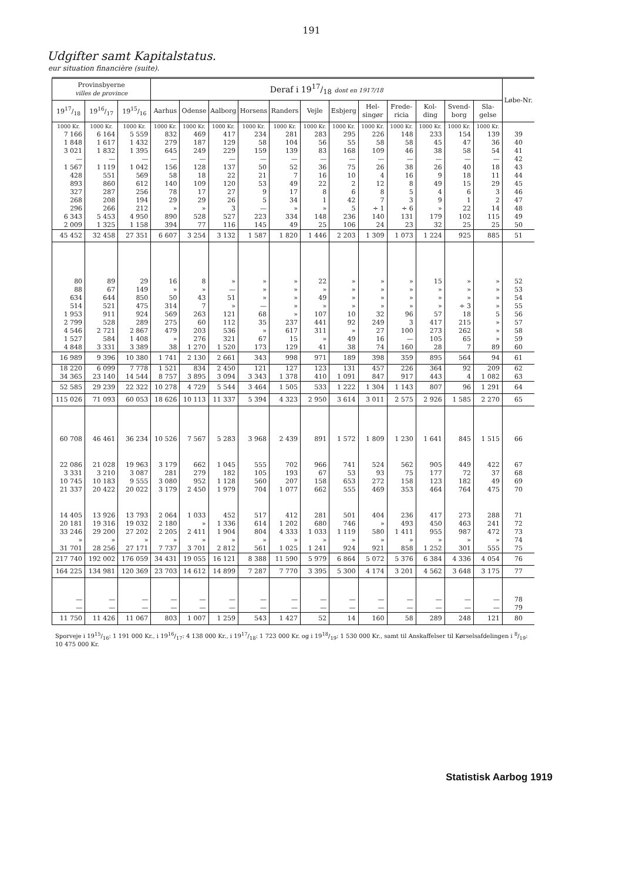191
Udgifter samt Kapitalstatus.
eur situation financière (suite).
| Provinsbyerne villes de province | | | Deraf i 1917/18 dont en 1917/18 | | | | | | | | | | | | Løbe-Nr. |
| --- | --- | --- | --- | --- | --- | --- | --- | --- | --- | --- | --- | --- | --- | --- | --- |
| 1917/18 | 1916/17 | 1915/16 | Aarhus | Odense | Aalborg | Horsens | Randers | Vejle | Esbjerg | Hel- singør | Frede- ricia | Kol- ding | Svend- borg | Sla- gelse | |
| 1000 Kr. | 1000 Kr. | 1000 Kr. | 1000 Kr. | 1000 Kr. | 1000 Kr. | 1000 Kr. | 1000 Kr. | 1000 Kr. | 1000 Kr. | 1000 Kr. | 1000 Kr. | 1000 Kr. | 1000 Kr. | 1000 Kr. | |
| 7 166 | 6 164 | 5 559 | 832 | 469 | 417 | 234 | 281 | 283 | 295 | 226 | 148 | 233 | 154 | 139 | 39 |
| 1 848 | 1 617 | 1 432 | 279 | 187 | 129 | 58 | 104 | 56 | 55 | 58 | 58 | 45 | 47 | 36 | 40 |
| 3 021 | 1 832 | 1 395 | 645 | 249 | 229 | 159 | 139 | 83 | 168 | 109 | 46 | 38 | 58 | 54 | 41 |
| — | — | — | — | — | — | — | — | — | — | — | — | — | — | — | 42 |
| 1 567 | 1 119 | 1 042 | 156 | 128 | 137 | 50 | 52 | 36 | 75 | 26 | 38 | 26 | 40 | 18 | 43 |
| 428 | 551 | 569 | 58 | 18 | 22 | 21 | 7 | 16 | 10 | 4 | 16 | 9 | 18 | 11 | 44 |
| 893 | 860 | 612 | 140 | 109 | 120 | 53 | 49 | 22 | 2 | 12 | 8 | 49 | 15 | 29 | 45 |
| 327 | 287 | 256 | 78 | 17 | 27 | 9 | 17 | 8 | 6 | 8 | 5 | 4 | 6 | 3 | 46 |
| 268 | 208 | 194 | 29 | 29 | 26 | 5 | 34 | 1 | 42 | 7 | 3 | 9 | 1 | 2 | 47 |
| 296 | 266 | 212 | » | » | 3 | — | » | » | 5 | ÷ 1 | ÷ 6 | » | 22 | 14 | 48 |
| 6 343 | 5 453 | 4 950 | 890 | 528 | 527 | 223 | 334 | 148 | 236 | 140 | 131 | 179 | 102 | 115 | 49 |
| 2 009 | 1 325 | 1 158 | 394 | 77 | 116 | 145 | 49 | 25 | 106 | 24 | 23 | 32 | 25 | 25 | 50 |
| 45 452 | 32 458 | 27 351 | 6 607 | 3 254 | 3 132 | 1 587 | 1 820 | 1 446 | 2 203 | 1 309 | 1 073 | 1 224 | 925 | 885 | 51 |
| 80 | 89 | 29 | 16 | 8 | » | » | » | 22 | » | » | » | 15 | » | » | 52 |
| 88 | 67 | 149 | » | » | — | » | » | » | » | » | » | » | » | » | 53 |
| 634 | 644 | 850 | 50 | 43 | 51 | » | » | 49 | » | » | » | » | » | » | 54 |
| 514 | 521 | 475 | 314 | 7 | » | — | » | » | » | » | » | » | ÷ 3 | » | 55 |
| 1 953 | 911 | 924 | 569 | 263 | 121 | 68 | » | 107 | 10 | 32 | 96 | 57 | 18 | 5 | 56 |
| 2 799 | 528 | 289 | 275 | 60 | 112 | 35 | 237 | 441 | 92 | 249 | 3 | 417 | 215 | » | 57 |
| 4 546 | 2 721 | 2 867 | 479 | 203 | 536 | » | 617 | 311 | » | 27 | 100 | 273 | 262 | » | 58 |
| 1 527 | 584 | 1 408 | » | 276 | 321 | 67 | 15 | » | 49 | 16 | — | 105 | 65 | » | 59 |
| 4 848 | 3 331 | 3 389 | 38 | 1 270 | 1 520 | 173 | 129 | 41 | 38 | 74 | 160 | 28 | 7 | 89 | 60 |
| 16 989 | 9 396 | 10 380 | 1 741 | 2 130 | 2 661 | 343 | 998 | 971 | 189 | 398 | 359 | 895 | 564 | 94 | 61 |
| 18 220 | 6 099 | 7 778 | 1 521 | 834 | 2 450 | 121 | 127 | 123 | 131 | 457 | 226 | 364 | 92 | 209 | 62 |
| 34 365 | 23 140 | 14 544 | 8 757 | 3 895 | 3 094 | 3 343 | 1 378 | 410 | 1 091 | 847 | 917 | 443 | 4 | 1 082 | 63 |
| 52 585 | 29 239 | 22 322 | 10 278 | 4 729 | 5 544 | 3 464 | 1 505 | 533 | 1 222 | 1 304 | 1 143 | 807 | 96 | 1 291 | 64 |
| 115 026 | 71 093 | 60 053 | 18 626 | 10 113 | 11 337 | 5 394 | 4 323 | 2 950 | 3 614 | 3 011 | 2 575 | 2 926 | 1 585 | 2 270 | 65 |
| 60 708 | 46 461 | 36 234 | 10 526 | 7 567 | 5 283 | 3 968 | 2 439 | 891 | 1 572 | 1 809 | 1 230 | 1 641 | 845 | 1 515 | 66 |
| 22 086 | 21 028 | 19 963 | 3 179 | 662 | 1 045 | 555 | 702 | 966 | 741 | 524 | 562 | 905 | 449 | 422 | 67 |
| 3 331 | 3 210 | 3 087 | 281 | 279 | 182 | 105 | 193 | 67 | 53 | 93 | 75 | 177 | 72 | 37 | 68 |
| 10 745 | 10 183 | 9 555 | 3 080 | 952 | 1 128 | 560 | 207 | 158 | 653 | 272 | 158 | 123 | 182 | 49 | 69 |
| 21 337 | 20 422 | 20 022 | 3 179 | 2 450 | 1 979 | 704 | 1 077 | 662 | 555 | 469 | 353 | 464 | 764 | 475 | 70 |
| 14 405 | 13 926 | 13 793 | 2 064 | 1 033 | 452 | 517 | 412 | 281 | 501 | 404 | 236 | 417 | 273 | 288 | 71 |
| 20 181 | 19 316 | 19 032 | 2 180 | » | 1 336 | 614 | 1 202 | 680 | 746 | » | 493 | 450 | 463 | 241 | 72 |
| 33 246 | 29 200 | 27 202 | 2 205 | 2 411 | 1 904 | 804 | 4 333 | 1 033 | 1 119 | 580 | 1 411 | 955 | 987 | 472 | 73 |
| » | » | » | » | » | » | » | » | » | » | » | » | » | » | » | 74 |
| 31 701 | 28 256 | 27 171 | 7 737 | 3 701 | 2 812 | 561 | 1 025 | 1 241 | 924 | 921 | 858 | 1 252 | 301 | 555 | 75 |
| 217 740 | 192 002 | 176 059 | 34 431 | 19 055 | 16 121 | 8 388 | 11 590 | 5 979 | 6 864 | 5 072 | 5 376 | 6 384 | 4 336 | 4 054 | 76 |
| 164 225 | 134 981 | 120 369 | 23 703 | 14 612 | 14 899 | 7 287 | 7 770 | 3 395 | 5 300 | 4 174 | 3 201 | 4 562 | 3 648 | 3 175 | 77 |
| — | — | — | — | — | — | — | — | — | — | — | — | — | — | — | 78 |
| — | — | — | — | — | — | — | — | — | — | — | — | — | — | — | 79 |
| 11 750 | 11 426 | 11 067 | 803 | 1 007 | 1 259 | 543 | 1 427 | 52 | 14 | 160 | 58 | 289 | 248 | 121 | 80 |
Sporveje i 1915/16: 1 191 000 Kr., i 1916/17: 4 138 000 Kr., i 1917/18: 1 723 000 Kr. og i 1918/19: 1 530 000 Kr., samt til Anskaffelser til Kørselsafdelingen i 8/19: 10 475 000 Kr.
Statistisk Aarbog 1919